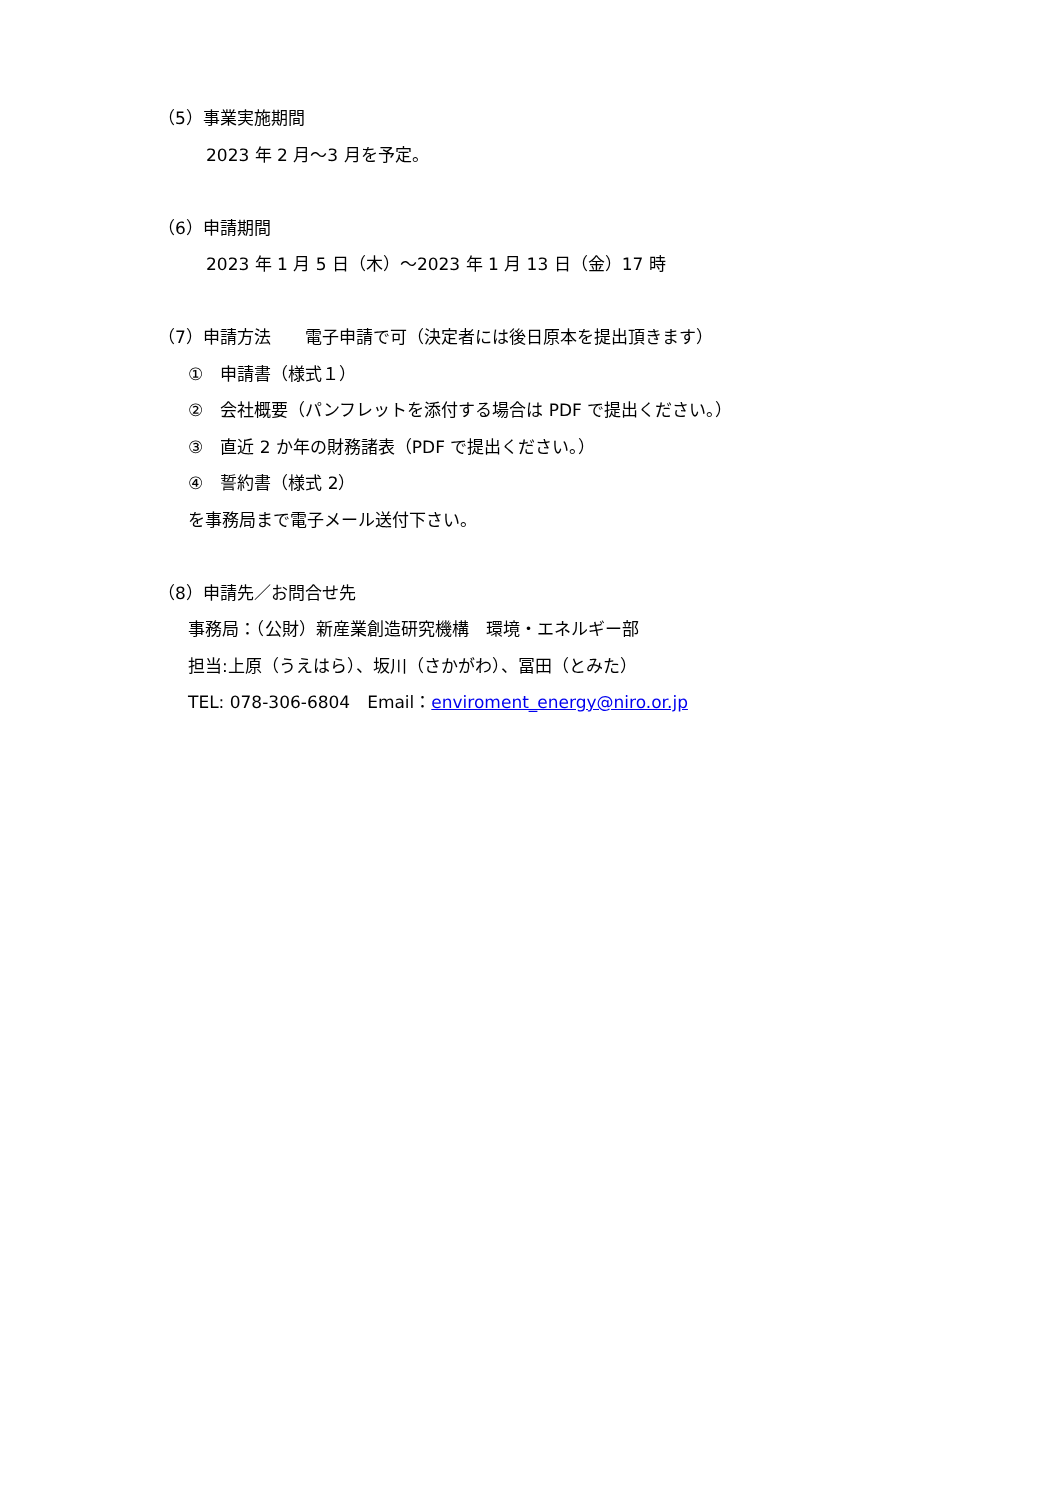（5）事業実施期間
2023 年 2 月～3 月を予定。
（6）申請期間
2023 年 1 月 5 日（木）～2023 年 1 月 13 日（金）17 時
（7）申請方法　　電子申請で可（決定者には後日原本を提出頂きます）
①　申請書（様式１）
②　会社概要（パンフレットを添付する場合は PDF で提出ください。）
③　直近 2 か年の財務諸表（PDF で提出ください。）
④　誓約書（様式 2）
を事務局まで電子メール送付下さい。
（8）申請先／お問合せ先
事務局：（公財）新産業創造研究機構　環境・エネルギー部
担当:上原（うえはら）、坂川（さかがわ）、冨田（とみた）
TEL: 078-306-6804　Email：enviroment_energy@niro.or.jp